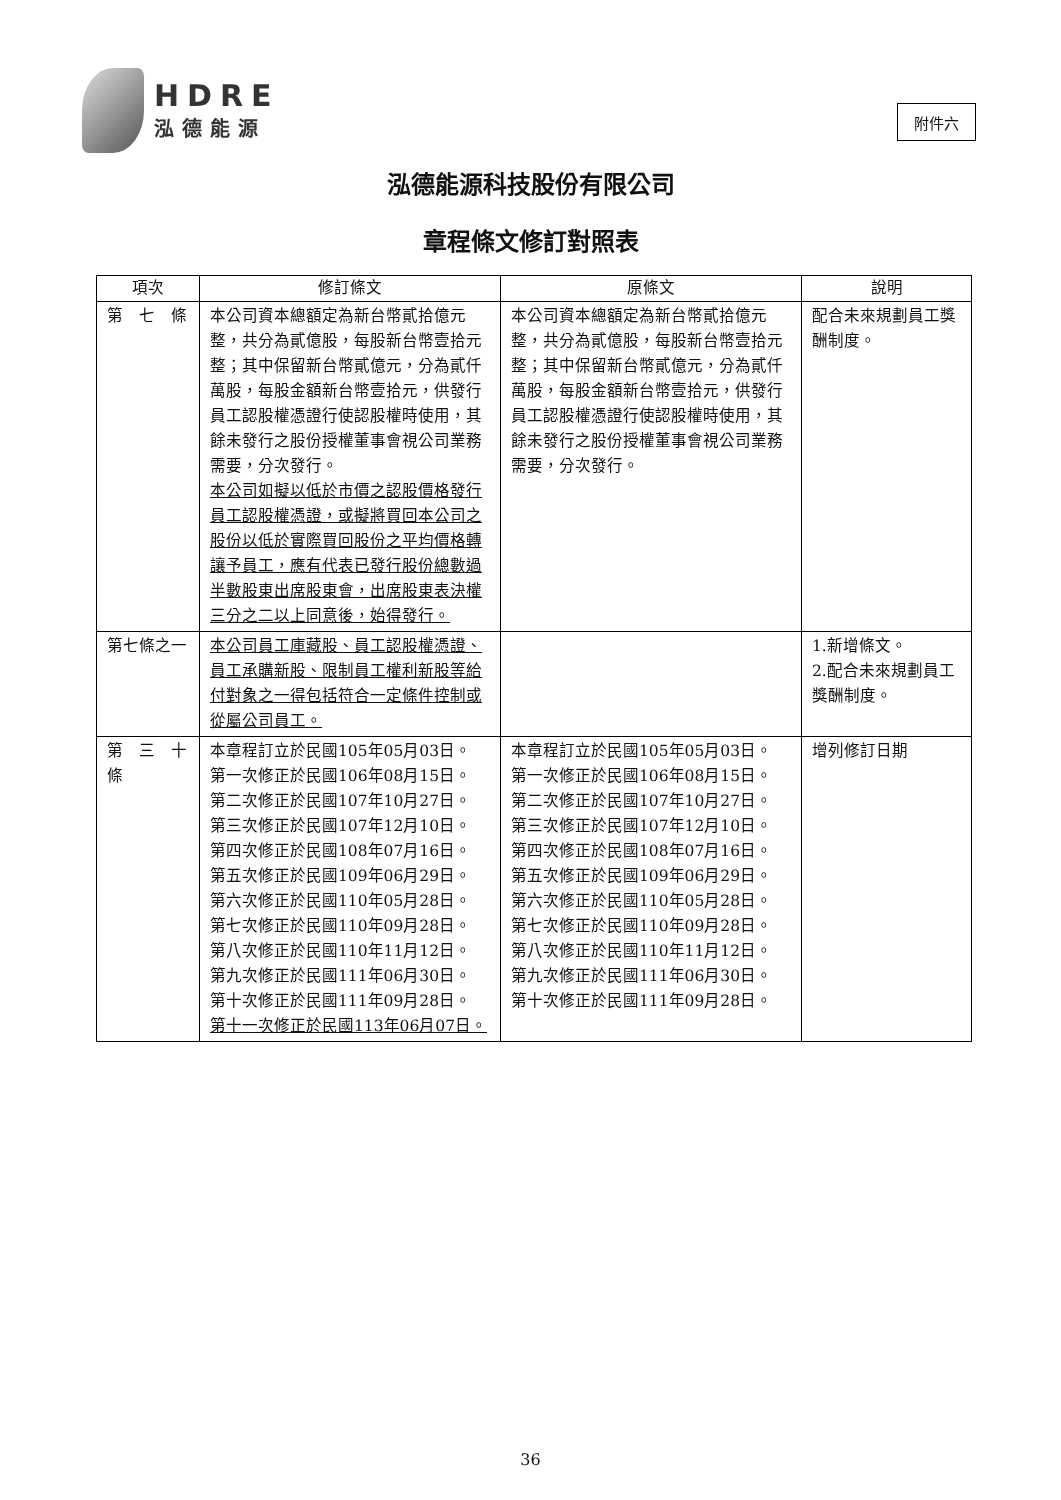HDRE
泓德能源
附件六
泓德能源科技股份有限公司
章程條文修訂對照表
| 項次 | 修訂條文 | 原條文 | 說明 |
| --- | --- | --- | --- |
| 第 七 條 | 本公司資本總額定為新台幣貳拾億元整，共分為貳億股，每股新台幣壹拾元整；其中保留新台幣貳億元，分為貳仟萬股，每股金額新台幣壹拾元，供發行員工認股權憑證行使認股權時使用，其餘未發行之股份授權董事會視公司業務需要，分次發行。 本公司如擬以低於市價之認股價格發行員工認股權憑證，或擬將買回本公司之股份以低於實際買回股份之平均價格轉讓予員工，應有代表已發行股份總數過半數股東出席股東會，出席股東表決權三分之二以上同意後，始得發行。 | 本公司資本總額定為新台幣貳拾億元整，共分為貳億股，每股新台幣壹拾元整；其中保留新台幣貳億元，分為貳仟萬股，每股金額新台幣壹拾元，供發行員工認股權憑證行使認股權時使用，其餘未發行之股份授權董事會視公司業務需要，分次發行。 | 配合未來規劃員工獎酬制度。 |
| 第七條之一 | 本公司員工庫藏股、員工認股權憑證、員工承購新股、限制員工權利新股等給付對象之一得包括符合一定條件控制或從屬公司員工。 | | 1.新增條文。 2.配合未來規劃員工獎酬制度。 |
| 第 三 十 條 | 本章程訂立於民國105年05月03日。 第一次修正於民國106年08月15日。 第二次修正於民國107年10月27日。 第三次修正於民國107年12月10日。 第四次修正於民國108年07月16日。 第五次修正於民國109年06月29日。 第六次修正於民國110年05月28日。 第七次修正於民國110年09月28日。 第八次修正於民國110年11月12日。 第九次修正於民國111年06月30日。 第十次修正於民國111年09月28日。 第十一次修正於民國113年06月07日。 | 本章程訂立於民國105年05月03日。 第一次修正於民國106年08月15日。 第二次修正於民國107年10月27日。 第三次修正於民國107年12月10日。 第四次修正於民國108年07月16日。 第五次修正於民國109年06月29日。 第六次修正於民國110年05月28日。 第七次修正於民國110年09月28日。 第八次修正於民國110年11月12日。 第九次修正於民國111年06月30日。 第十次修正於民國111年09月28日。 | 增列修訂日期 |
36